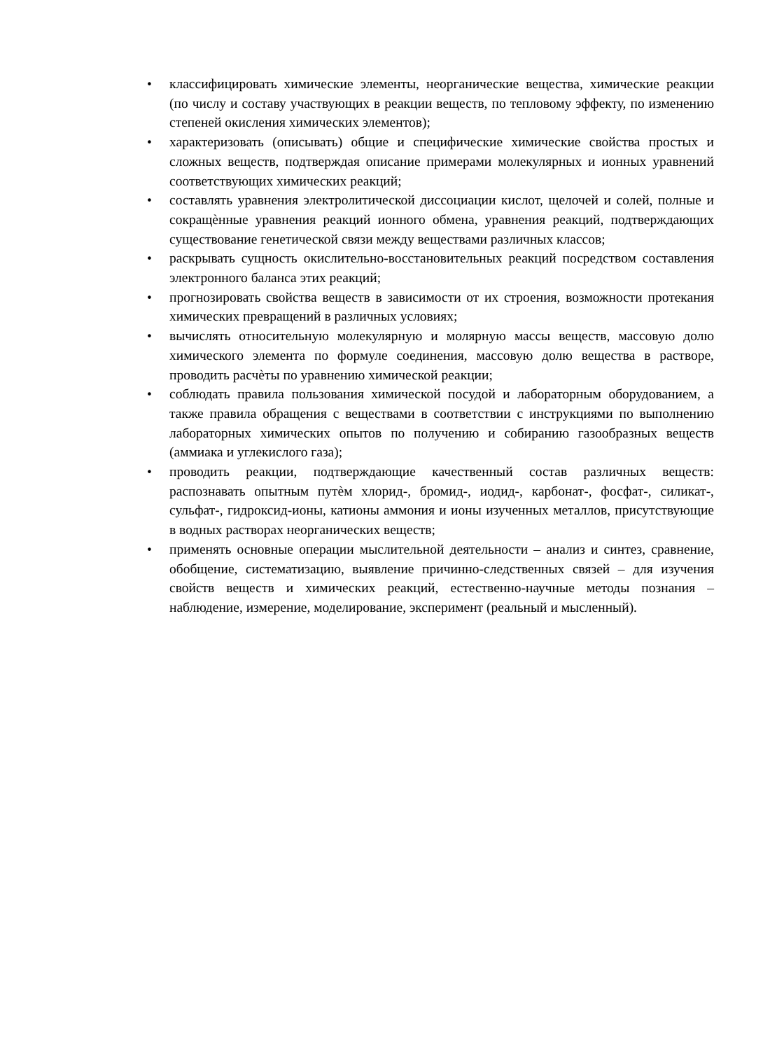• классифицировать химические элементы, неорганические вещества, химические реакции (по числу и составу участвующих в реакции веществ, по тепловому эффекту, по изменению степеней окисления химических элементов);
• характеризовать (описывать) общие и специфические химические свойства простых и сложных веществ, подтверждая описание примерами молекулярных и ионных уравнений соответствующих химических реакций;
• составлять уравнения электролитической диссоциации кислот, щелочей и солей, полные и сокращѐнные уравнения реакций ионного обмена, уравнения реакций, подтверждающих существование генетической связи между веществами различных классов;
• раскрывать сущность окислительно-восстановительных реакций посредством составления электронного баланса этих реакций;
• прогнозировать свойства веществ в зависимости от их строения, возможности протекания химических превращений в различных условиях;
• вычислять относительную молекулярную и молярную массы веществ, массовую долю химического элемента по формуле соединения, массовую долю вещества в растворе, проводить расчѐты по уравнению химической реакции;
• соблюдать правила пользования химической посудой и лабораторным оборудованием, а также правила обращения с веществами в соответствии с инструкциями по выполнению лабораторных химических опытов по получению и собиранию газообразных веществ (аммиака и углекислого газа);
• проводить реакции, подтверждающие качественный состав различных веществ: распознавать опытным путѐм хлорид-, бромид-, иодид-, карбонат-, фосфат-, силикат-, сульфат-, гидроксид-ионы, катионы аммония и ионы изученных металлов, присутствующие в водных растворах неорганических веществ;
• применять основные операции мыслительной деятельности – анализ и синтез, сравнение, обобщение, систематизацию, выявление причинно-следственных связей – для изучения свойств веществ и химических реакций, естественно-научные методы познания – наблюдение, измерение, моделирование, эксперимент (реальный и мысленный).